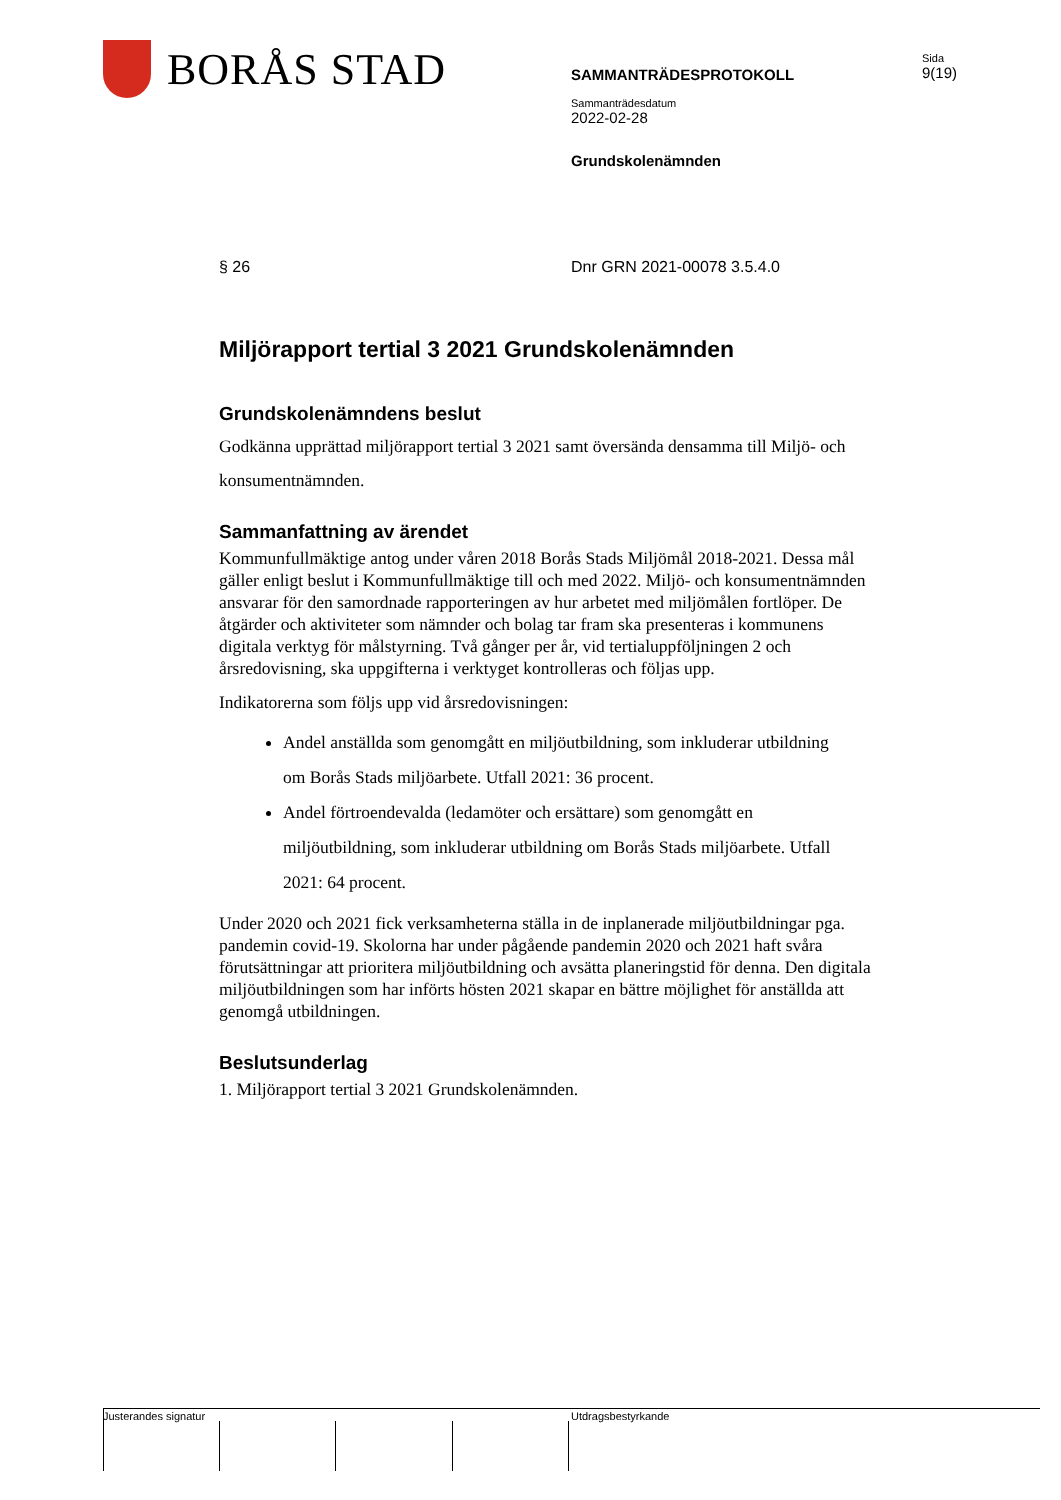BORÅS STAD
SAMMANTRÄDESPROTOKOLL
Sammanträdesdatum
2022-02-28
Grundskolenämnden
Sida
9(19)
§ 26 Dnr GRN 2021-00078 3.5.4.0
Miljörapport tertial 3 2021 Grundskolenämnden
Grundskolenämndens beslut
Godkänna upprättad miljörapport tertial 3 2021 samt översända densamma till Miljö- och konsumentnämnden.
Sammanfattning av ärendet
Kommunfullmäktige antog under våren 2018 Borås Stads Miljömål 2018-2021. Dessa mål gäller enligt beslut i Kommunfullmäktige till och med 2022. Miljö- och konsumentnämnden ansvarar för den samordnade rapporteringen av hur arbetet med miljömålen fortlöper. De åtgärder och aktiviteter som nämnder och bolag tar fram ska presenteras i kommunens digitala verktyg för målstyrning. Två gånger per år, vid tertialuppföljningen 2 och årsredovisning, ska uppgifterna i verktyget kontrolleras och följas upp.
Indikatorerna som följs upp vid årsredovisningen:
Andel anställda som genomgått en miljöutbildning, som inkluderar utbildning om Borås Stads miljöarbete. Utfall 2021: 36 procent.
Andel förtroendevalda (ledamöter och ersättare) som genomgått en miljöutbildning, som inkluderar utbildning om Borås Stads miljöarbete. Utfall 2021: 64 procent.
Under 2020 och 2021 fick verksamheterna ställa in de inplanerade miljöutbildningar pga. pandemin covid-19. Skolorna har under pågående pandemin 2020 och 2021 haft svåra förutsättningar att prioritera miljöutbildning och avsätta planeringstid för denna. Den digitala miljöutbildningen som har införts hösten 2021 skapar en bättre möjlighet för anställda att genomgå utbildningen.
Beslutsunderlag
1. Miljörapport tertial 3 2021 Grundskolenämnden.
Justerandes signatur Utdragsbestyrkande